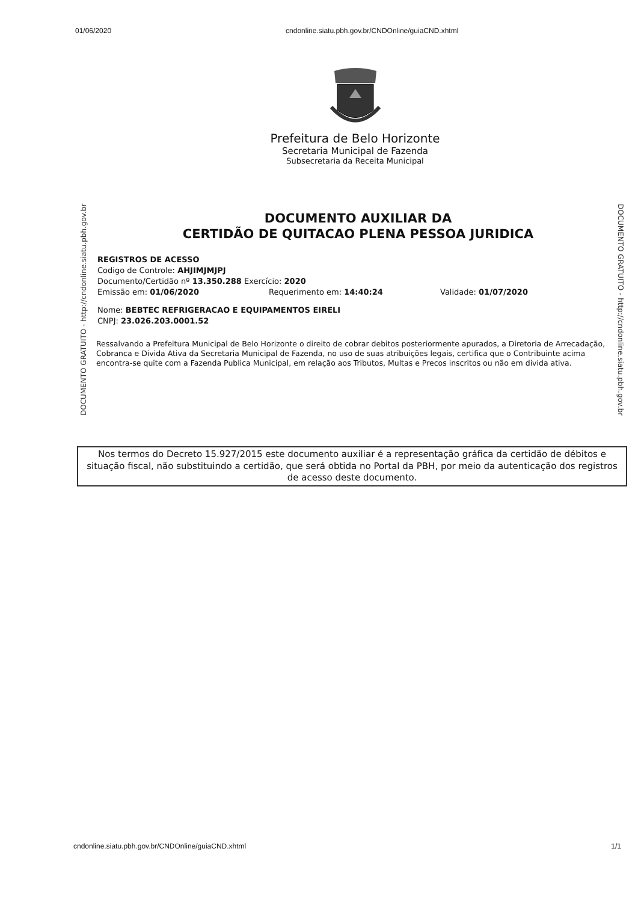01/06/2020 cndonline.siatu.pbh.gov.br/CNDOnline/guiaCND.xhtml
Prefeitura de Belo Horizonte
Secretaria Municipal de Fazenda
Subsecretaria da Receita Municipal
DOCUMENTO GRATUITO - http://cndonline.siatu.pbh.gov.br
DOCUMENTO GRATUITO - http://cndonline.siatu.pbh.gov.br
DOCUMENTO AUXILIAR DA
CERTIDÃO DE QUITACAO PLENA PESSOA JURIDICA
REGISTROS DE ACESSO
Codigo de Controle: AHJIMJMJPJ
Documento/Certidão nº 13.350.288 Exercício: 2020
Emissão em: 01/06/2020 Requerimento em: 14:40:24 Validade: 01/07/2020
Nome: BEBTEC REFRIGERACAO E EQUIPAMENTOS EIRELI
CNPJ: 23.026.203.0001.52
Ressalvando a Prefeitura Municipal de Belo Horizonte o direito de cobrar debitos posteriormente apurados, a Diretoria de Arrecadação, Cobranca e Divida Ativa da Secretaria Municipal de Fazenda, no uso de suas atribuições legais, certifica que o Contribuinte acima encontra-se quite com a Fazenda Publica Municipal, em relação aos Tributos, Multas e Precos inscritos ou não em divida ativa.
Nos termos do Decreto 15.927/2015 este documento auxiliar é a representação gráfica da certidão de débitos e situação fiscal, não substituindo a certidão, que será obtida no Portal da PBH, por meio da autenticação dos registros de acesso deste documento.
cndonline.siatu.pbh.gov.br/CNDOnline/guiaCND.xhtml 1/1